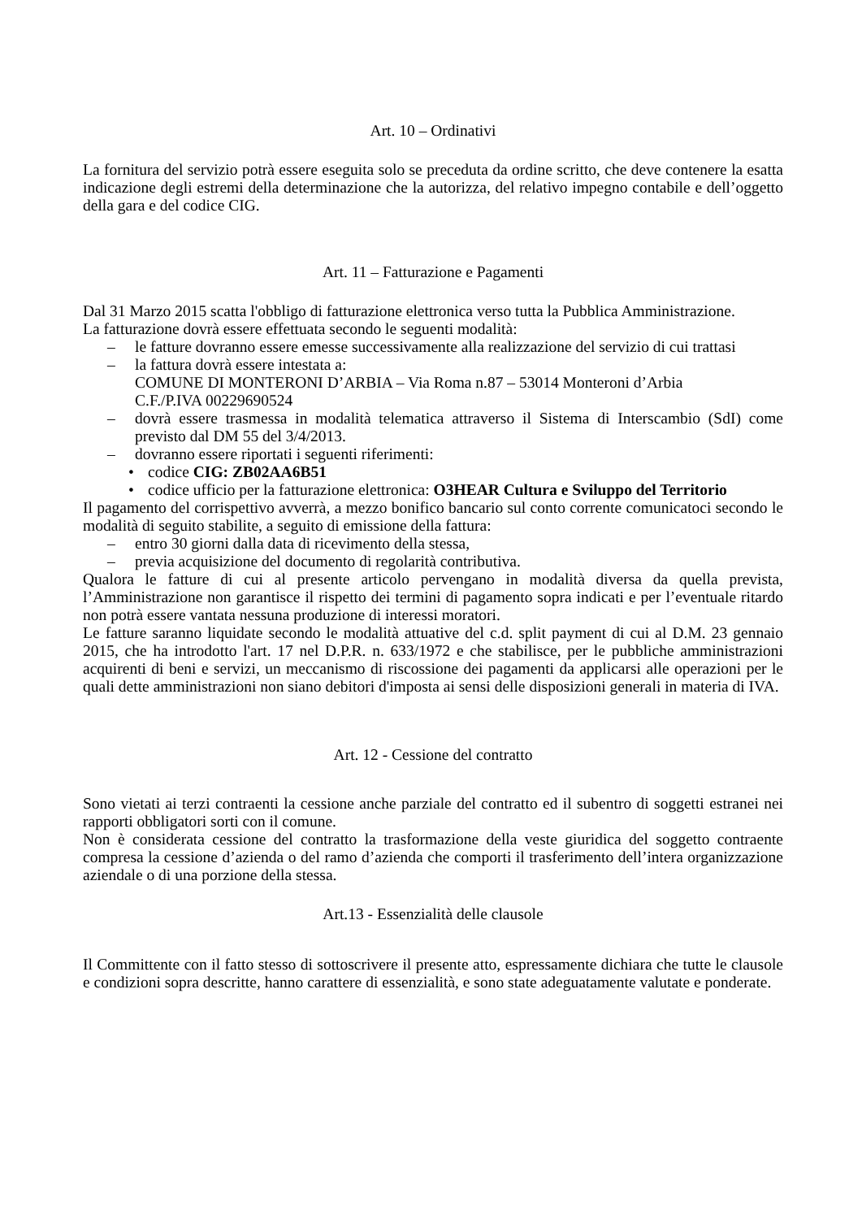Art. 10 – Ordinativi
La fornitura del servizio potrà essere eseguita solo se preceduta da ordine scritto, che deve contenere la esatta indicazione degli estremi della determinazione che la autorizza, del relativo impegno contabile e dell’oggetto della gara e del codice CIG.
Art. 11 – Fatturazione e Pagamenti
Dal 31 Marzo 2015 scatta l'obbligo di fatturazione elettronica verso tutta la Pubblica Amministrazione.
La fatturazione dovrà essere effettuata secondo le seguenti modalità:
– le fatture dovranno essere emesse successivamente alla realizzazione del servizio di cui trattasi
– la fattura dovrà essere intestata a:
COMUNE DI MONTERONI D’ARBIA – Via Roma n.87 – 53014 Monteroni d’Arbia
C.F./P.IVA 00229690524
– dovrà essere trasmessa in modalità telematica attraverso il Sistema di Interscambio (SdI) come previsto dal DM 55 del 3/4/2013.
– dovranno essere riportati i seguenti riferimenti:
• codice CIG: ZB02AA6B51
• codice ufficio per la fatturazione elettronica: O3HEAR Cultura e Sviluppo del Territorio
Il pagamento del corrispettivo avverrà, a mezzo bonifico bancario sul conto corrente comunicatoci secondo le modalità di seguito stabilite, a seguito di emissione della fattura:
– entro 30 giorni dalla data di ricevimento della stessa,
– previa acquisizione del documento di regolarità contributiva.
Qualora le fatture di cui al presente articolo pervengano in modalità diversa da quella prevista, l’Amministrazione non garantisce il rispetto dei termini di pagamento sopra indicati e per l’eventuale ritardo non potrà essere vantata nessuna produzione di interessi moratori.
Le fatture saranno liquidate secondo le modalità attuative del c.d. split payment di cui al D.M. 23 gennaio 2015, che ha introdotto l'art. 17 nel D.P.R. n. 633/1972 e che stabilisce, per le pubbliche amministrazioni acquirenti di beni e servizi, un meccanismo di riscossione dei pagamenti da applicarsi alle operazioni per le quali dette amministrazioni non siano debitori d'imposta ai sensi delle disposizioni generali in materia di IVA.
Art. 12 - Cessione del contratto
Sono vietati ai terzi contraenti la cessione anche parziale del contratto ed il subentro di soggetti estranei nei rapporti obbligatori sorti con il comune.
Non è considerata cessione del contratto la trasformazione della veste giuridica del soggetto contraente compresa la cessione d’azienda o del ramo d’azienda che comporti il trasferimento dell’intera organizzazione aziendale o di una porzione della stessa.
Art.13 - Essenzialità delle clausole
Il Committente con il fatto stesso di sottoscrivere il presente atto, espressamente dichiara che tutte le clausole e condizioni sopra descritte, hanno carattere di essenzialità, e sono state adeguatamente valutate e ponderate.